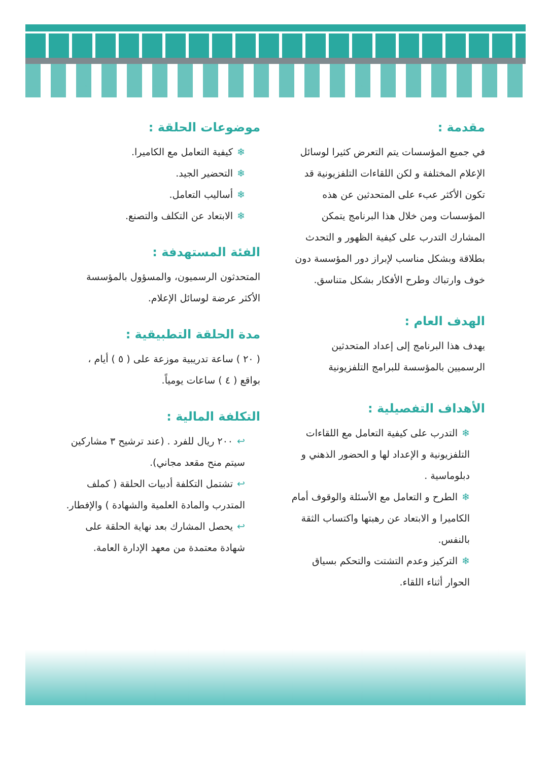مقدمة :
في جميع المؤسسات يتم التعرض كثيرا لوسائل الإعلام المختلفة و لكن اللقاءات التلفزيونية قد تكون الأكثر عبء على المتحدثين عن هذه المؤسسات ومن خلال هذا البرنامج يتمكن المشارك التدرب على كيفية الظهور و التحدث بطلاقة وبشكل مناسب لإبراز دور المؤسسة دون خوف وارتباك وطرح الأفكار بشكل متناسق.
الهدف العام :
يهدف هذا البرنامج إلى إعداد المتحدثين الرسميين بالمؤسسة للبرامج التلفزيونية
الأهداف التفصيلية :
❄التدرب على كيفية التعامل مع اللقاءات التلفزيونية و الإعداد لها و الحضور الذهني و دبلوماسية .
❄الطرح و التعامل مع الأسئلة والوقوف أمام الكاميرا و الابتعاد عن رهبتها واكتساب الثقة بالنفس.
❄التركيز وعدم التشتت والتحكم بسياق الحوار أثناء اللقاء.
موضوعات الحلقة :
❄كيفية التعامل مع الكاميرا.
❄التحضير الجيد.
❄أساليب التعامل.
❄الابتعاد عن التكلف والتصنع.
الفئة المستهدفة :
المتحدثون الرسميون، والمسؤول بالمؤسسة الأكثر عرضة لوسائل الإعلام.
مدة الحلقة التطبيقية :
( ٢٠ ) ساعة تدريبية موزعة على ( ٥ ) أيام ، بواقع ( ٤ ) ساعات يومياً.
التكلفة المالية :
↩٢٠٠ ريال للفرد . (عند ترشيح ٣ مشاركين سيتم منح مقعد مجاني).
↩تشتمل التكلفة أدبيات الحلقة ( كملف المتدرب والمادة العلمية والشهادة ) والإفطار.
↩يحصل المشارك بعد نهاية الحلقة على شهادة معتمدة من معهد الإدارة العامة.